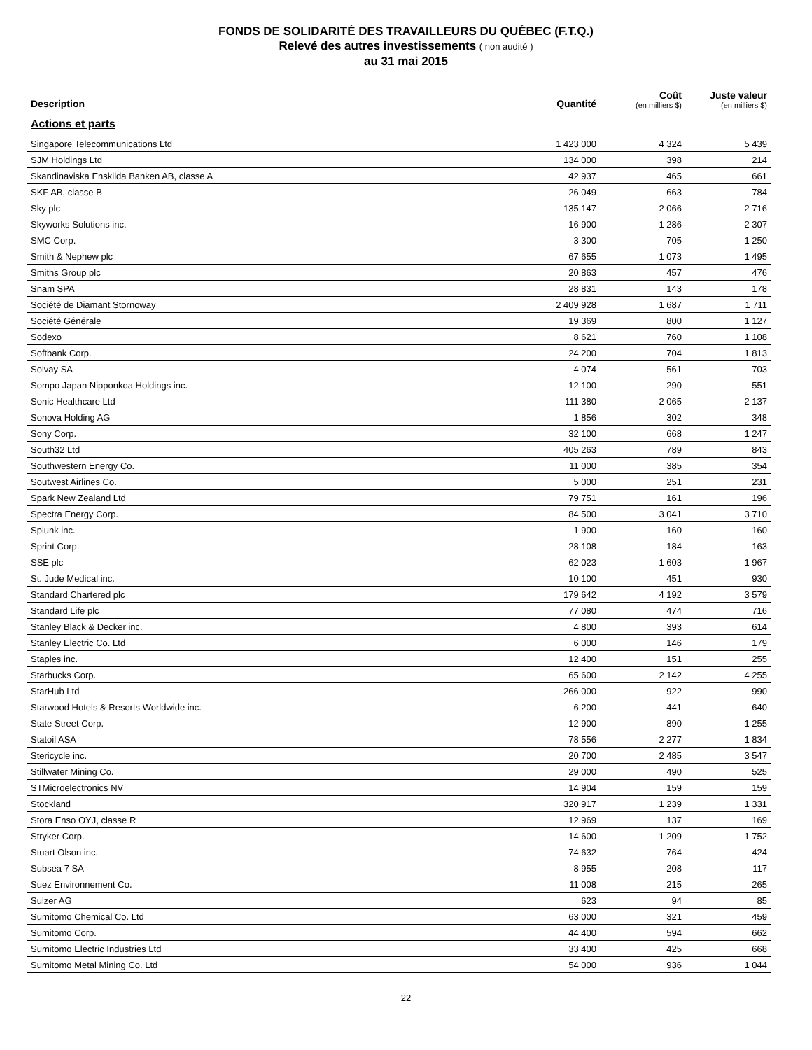FONDS DE SOLIDARITÉ DES TRAVAILLEURS DU QUÉBEC (F.T.Q.)
Relevé des autres investissements ( non audité )
au 31 mai 2015
| Description | Quantité | Coût (en milliers $) | Juste valeur (en milliers $) |
| --- | --- | --- | --- |
| Actions et parts | | | |
| Singapore Telecommunications Ltd | 1 423 000 | 4 324 | 5 439 |
| SJM Holdings Ltd | 134 000 | 398 | 214 |
| Skandinaviska Enskilda Banken AB, classe A | 42 937 | 465 | 661 |
| SKF AB, classe B | 26 049 | 663 | 784 |
| Sky plc | 135 147 | 2 066 | 2 716 |
| Skyworks Solutions inc. | 16 900 | 1 286 | 2 307 |
| SMC Corp. | 3 300 | 705 | 1 250 |
| Smith & Nephew plc | 67 655 | 1 073 | 1 495 |
| Smiths Group plc | 20 863 | 457 | 476 |
| Snam SPA | 28 831 | 143 | 178 |
| Société de Diamant Stornoway | 2 409 928 | 1 687 | 1 711 |
| Société Générale | 19 369 | 800 | 1 127 |
| Sodexo | 8 621 | 760 | 1 108 |
| Softbank Corp. | 24 200 | 704 | 1 813 |
| Solvay SA | 4 074 | 561 | 703 |
| Sompo Japan Nipponkoa Holdings inc. | 12 100 | 290 | 551 |
| Sonic Healthcare Ltd | 111 380 | 2 065 | 2 137 |
| Sonova Holding AG | 1 856 | 302 | 348 |
| Sony Corp. | 32 100 | 668 | 1 247 |
| South32 Ltd | 405 263 | 789 | 843 |
| Southwestern Energy Co. | 11 000 | 385 | 354 |
| Soutwest Airlines Co. | 5 000 | 251 | 231 |
| Spark New Zealand Ltd | 79 751 | 161 | 196 |
| Spectra Energy Corp. | 84 500 | 3 041 | 3 710 |
| Splunk inc. | 1 900 | 160 | 160 |
| Sprint Corp. | 28 108 | 184 | 163 |
| SSE plc | 62 023 | 1 603 | 1 967 |
| St. Jude Medical inc. | 10 100 | 451 | 930 |
| Standard Chartered plc | 179 642 | 4 192 | 3 579 |
| Standard Life plc | 77 080 | 474 | 716 |
| Stanley Black & Decker inc. | 4 800 | 393 | 614 |
| Stanley Electric Co. Ltd | 6 000 | 146 | 179 |
| Staples inc. | 12 400 | 151 | 255 |
| Starbucks Corp. | 65 600 | 2 142 | 4 255 |
| StarHub Ltd | 266 000 | 922 | 990 |
| Starwood Hotels & Resorts Worldwide inc. | 6 200 | 441 | 640 |
| State Street Corp. | 12 900 | 890 | 1 255 |
| Statoil ASA | 78 556 | 2 277 | 1 834 |
| Stericycle inc. | 20 700 | 2 485 | 3 547 |
| Stillwater Mining Co. | 29 000 | 490 | 525 |
| STMicroelectronics NV | 14 904 | 159 | 159 |
| Stockland | 320 917 | 1 239 | 1 331 |
| Stora Enso OYJ, classe R | 12 969 | 137 | 169 |
| Stryker Corp. | 14 600 | 1 209 | 1 752 |
| Stuart Olson inc. | 74 632 | 764 | 424 |
| Subsea 7 SA | 8 955 | 208 | 117 |
| Suez Environnement Co. | 11 008 | 215 | 265 |
| Sulzer AG | 623 | 94 | 85 |
| Sumitomo Chemical Co. Ltd | 63 000 | 321 | 459 |
| Sumitomo Corp. | 44 400 | 594 | 662 |
| Sumitomo Electric Industries Ltd | 33 400 | 425 | 668 |
| Sumitomo Metal Mining Co. Ltd | 54 000 | 936 | 1 044 |
22